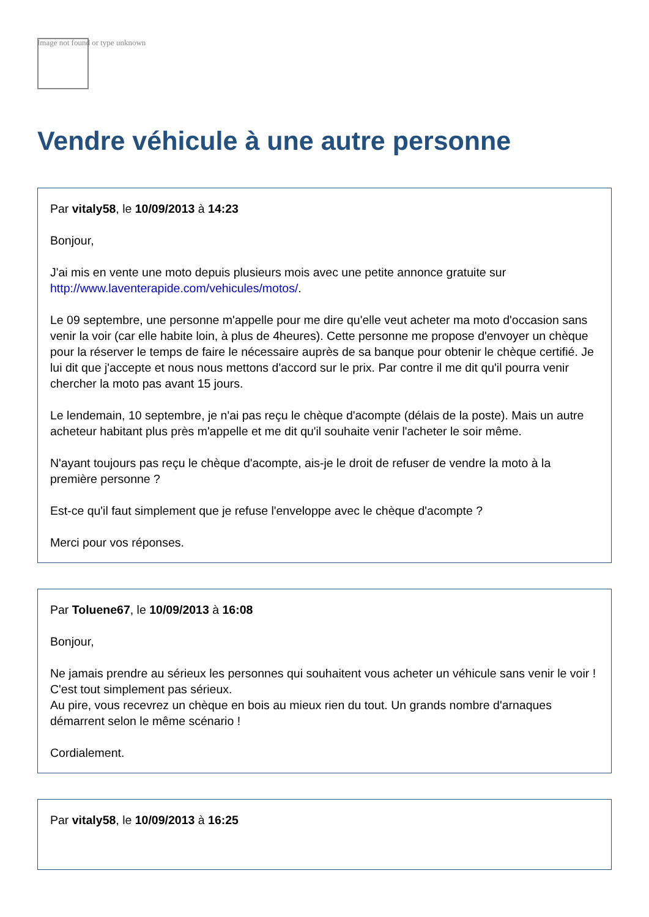Image not found or type unknown
Vendre véhicule à une autre personne
Par vitaly58, le 10/09/2013 à 14:23
Bonjour,
J'ai mis en vente une moto depuis plusieurs mois avec une petite annonce gratuite sur http://www.laventerapide.com/vehicules/motos/.
Le 09 septembre, une personne m'appelle pour me dire qu'elle veut acheter ma moto d'occasion sans venir la voir (car elle habite loin, à plus de 4heures). Cette personne me propose d'envoyer un chèque pour la réserver le temps de faire le nécessaire auprès de sa banque pour obtenir le chèque certifié. Je lui dit que j'accepte et nous nous mettons d'accord sur le prix. Par contre il me dit qu'il pourra venir chercher la moto pas avant 15 jours.
Le lendemain, 10 septembre, je n'ai pas reçu le chèque d'acompte (délais de la poste). Mais un autre acheteur habitant plus près m'appelle et me dit qu'il souhaite venir l'acheter le soir même.
N'ayant toujours pas reçu le chèque d'acompte, ais-je le droit de refuser de vendre la moto à la première personne ?
Est-ce qu'il faut simplement que je refuse l'enveloppe avec le chèque d'acompte ?
Merci pour vos réponses.
Par Toluene67, le 10/09/2013 à 16:08
Bonjour,
Ne jamais prendre au sérieux les personnes qui souhaitent vous acheter un véhicule sans venir le voir ! C'est tout simplement pas sérieux.
Au pire, vous recevrez un chèque en bois au mieux rien du tout. Un grands nombre d'arnaques démarrent selon le même scénario !
Cordialement.
Par vitaly58, le 10/09/2013 à 16:25